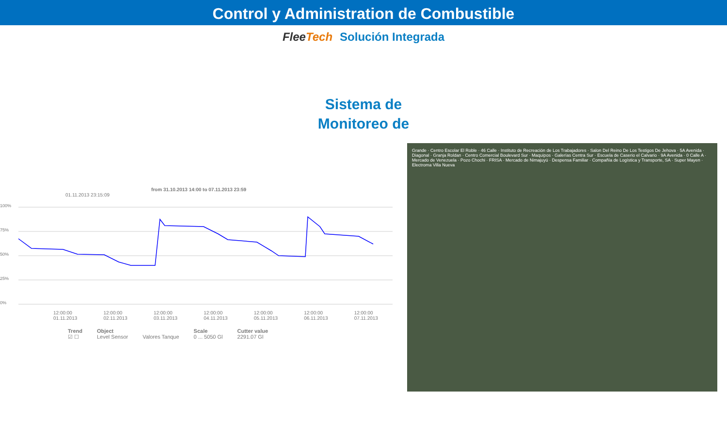Control y Administration de Combustible
FleeTech Solución Integrada
Sistema de
Monitoreo de
from 31.10.2013 14:00 to 07.11.2013 23:59
01.11.2013 23:15:09
100%
75%
50%
25%
0%
12:00:00
01.11.2013 12:00:00
02.11.2013 12:00:00
03.11.2013 12:00:00
04.11.2013 12:00:00
05.11.2013 12:00:00
06.11.2013 12:00:00
07.11.2013
Trend
☑ ☐
Object
Level Sensor
Valores Tanque Scale
0 ... 5050 Gl
Cutter value
2291.07 Gl
Grande · Centro Escolar El Roble · 46 Calle · Instituto de Recreación de Los Trabajadores · Salon Del Reino De Los Testigos De Jehova · 5A Avenida · Diagonal · Granja Roldan · Centro Comercial Boulevard Sur · Maquipos · Galerías Centra Sur · Escuela de Caserio el Calvario · 9A Avenida · 0 Calle A · Mercado de Venezuela · Pozo Chochi · FRISA · Mercado de Nimajuyú · Despensa Familiar · Compañía de Logística y Transporte, SA · Super Mayen · Electroma Villa Nueva